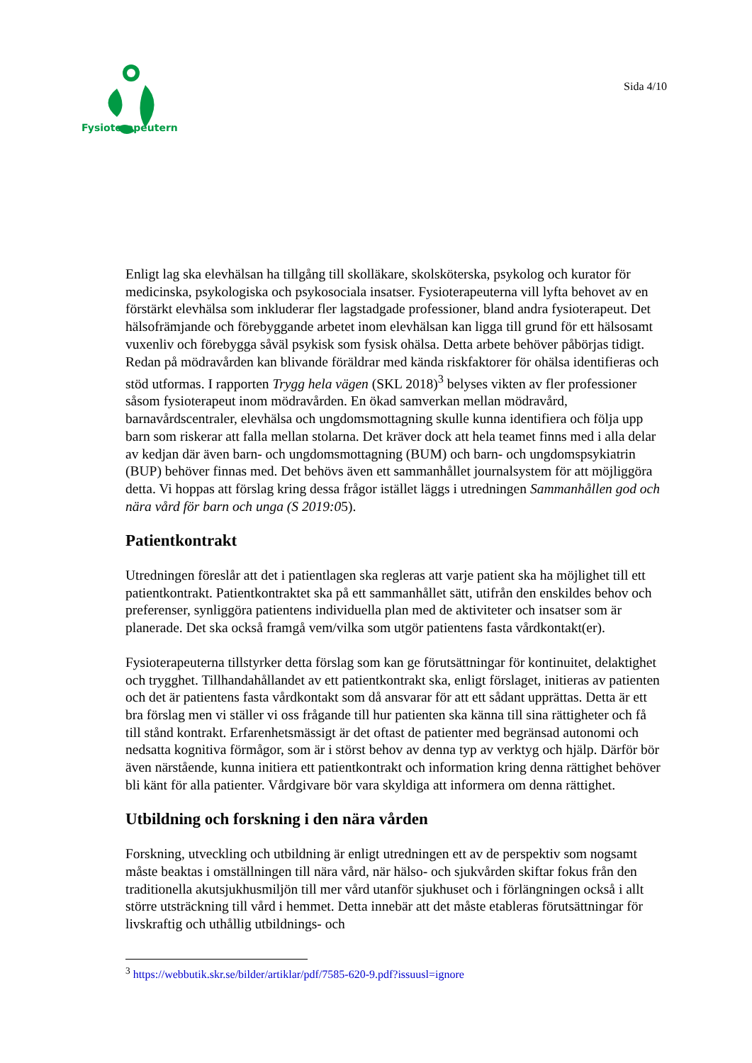Fysioterapeuterna
Sida 4/10
Enligt lag ska elevhälsan ha tillgång till skolläkare, skolsköterska, psykolog och kurator för medicinska, psykologiska och psykosociala insatser. Fysioterapeuterna vill lyfta behovet av en förstärkt elevhälsa som inkluderar fler lagstadgade professioner, bland andra fysioterapeut. Det hälsofrämjande och förebyggande arbetet inom elevhälsan kan ligga till grund för ett hälsosamt vuxenliv och förebygga såväl psykisk som fysisk ohälsa. Detta arbete behöver påbörjas tidigt. Redan på mödravården kan blivande föräldrar med kända riskfaktorer för ohälsa identifieras och stöd utformas. I rapporten Trygg hela vägen (SKL 2018)<sup>3</sup> belyses vikten av fler professioner såsom fysioterapeut inom mödravården. En ökad samverkan mellan mödravård, barnavårdscentraler, elevhälsa och ungdomsmottagning skulle kunna identifiera och följa upp barn som riskerar att falla mellan stolarna. Det kräver dock att hela teamet finns med i alla delar av kedjan där även barn- och ungdomsmottagning (BUM) och barn- och ungdomspsykiatrin (BUP) behöver finnas med. Det behövs även ett sammanhållet journalsystem för att möjliggöra detta. Vi hoppas att förslag kring dessa frågor istället läggs i utredningen Sammanhållen god och nära vård för barn och unga (S 2019:05).
Patientkontrakt
Utredningen föreslår att det i patientlagen ska regleras att varje patient ska ha möjlighet till ett patientkontrakt. Patientkontraktet ska på ett sammanhållet sätt, utifrån den enskildes behov och preferenser, synliggöra patientens individuella plan med de aktiviteter och insatser som är planerade. Det ska också framgå vem/vilka som utgör patientens fasta vårdkontakt(er).
Fysioterapeuterna tillstyrker detta förslag som kan ge förutsättningar för kontinuitet, delaktighet och trygghet. Tillhandahållandet av ett patientkontrakt ska, enligt förslaget, initieras av patienten och det är patientens fasta vårdkontakt som då ansvarar för att ett sådant upprättas. Detta är ett bra förslag men vi ställer vi oss frågande till hur patienten ska känna till sina rättigheter och få till stånd kontrakt. Erfarenhetsmässigt är det oftast de patienter med begränsad autonomi och nedsatta kognitiva förmågor, som är i störst behov av denna typ av verktyg och hjälp. Därför bör även närstående, kunna initiera ett patientkontrakt och information kring denna rättighet behöver bli känt för alla patienter. Vårdgivare bör vara skyldiga att informera om denna rättighet.
Utbildning och forskning i den nära vården
Forskning, utveckling och utbildning är enligt utredningen ett av de perspektiv som nogsamt måste beaktas i omställningen till nära vård, när hälso- och sjukvården skiftar fokus från den traditionella akutsjukhusmiljön till mer vård utanför sjukhuset och i förlängningen också i allt större utsträckning till vård i hemmet. Detta innebär att det måste etableras förutsättningar för livskraftig och uthållig utbildnings- och
<sup>3</sup> https://webbutik.skr.se/bilder/artiklar/pdf/7585-620-9.pdf?issuusl=ignore